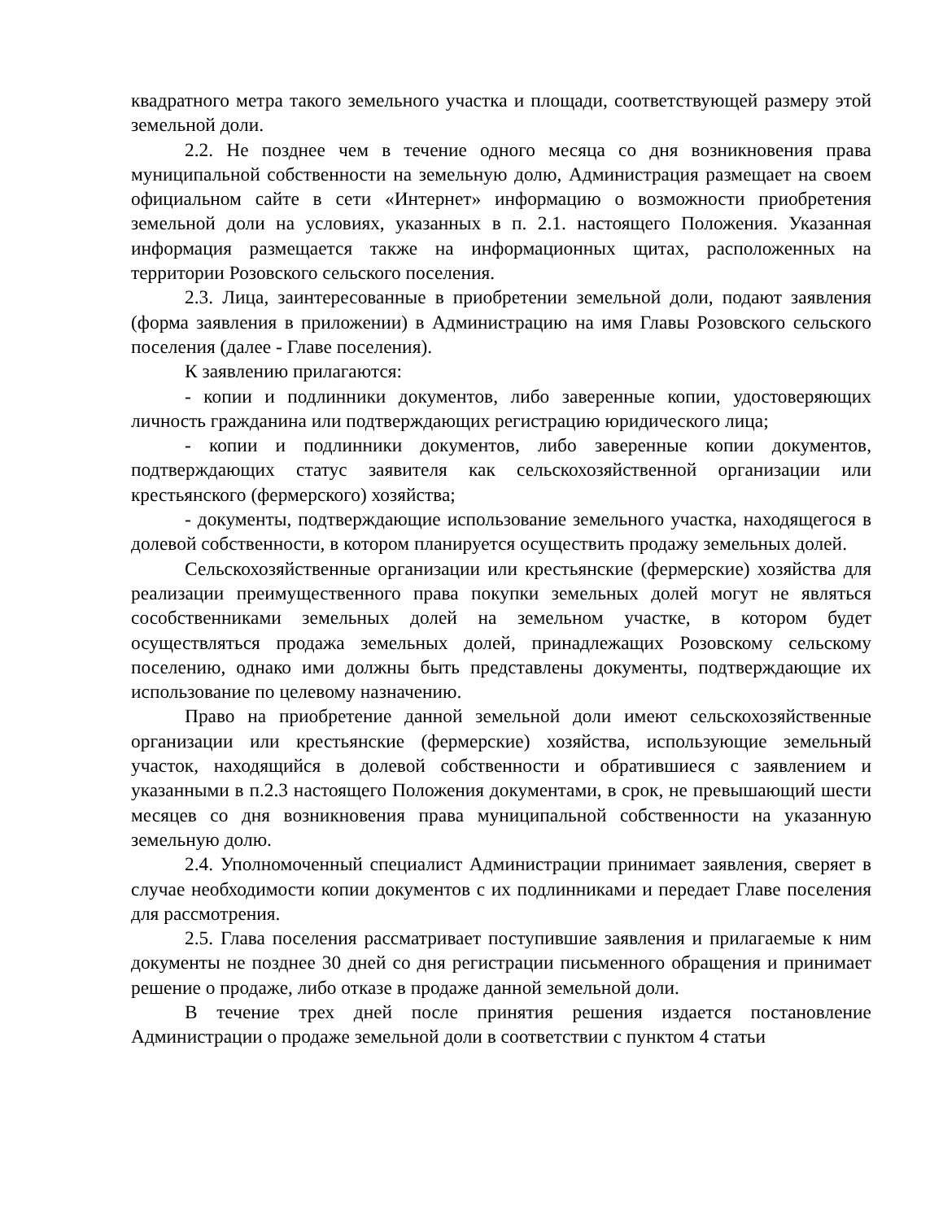квадратного метра такого земельного участка и площади, соответствующей размеру этой земельной доли.
2.2. Не позднее чем в течение одного месяца со дня возникновения права муниципальной собственности на земельную долю, Администрация размещает на своем официальном сайте в сети «Интернет» информацию о возможности приобретения земельной доли на условиях, указанных в п. 2.1. настоящего Положения. Указанная информация размещается также на информационных щитах, расположенных на территории Розовского сельского поселения.
2.3. Лица, заинтересованные в приобретении земельной доли, подают заявления (форма заявления в приложении) в Администрацию на имя Главы Розовского сельского поселения (далее - Главе поселения).
К заявлению прилагаются:
- копии и подлинники документов, либо заверенные копии, удостоверяющих личность гражданина или подтверждающих регистрацию юридического лица;
- копии и подлинники документов, либо заверенные копии документов, подтверждающих статус заявителя как сельскохозяйственной организации или крестьянского (фермерского) хозяйства;
- документы, подтверждающие использование земельного участка, находящегося в долевой собственности, в котором планируется осуществить продажу земельных долей.
Сельскохозяйственные организации или крестьянские (фермерские) хозяйства для реализации преимущественного права покупки земельных долей могут не являться сособственниками земельных долей на земельном участке, в котором будет осуществляться продажа земельных долей, принадлежащих Розовскому сельскому поселению, однако ими должны быть представлены документы, подтверждающие их использование по целевому назначению.
Право на приобретение данной земельной доли имеют сельскохозяйственные организации или крестьянские (фермерские) хозяйства, использующие земельный участок, находящийся в долевой собственности и обратившиеся с заявлением и указанными в п.2.3 настоящего Положения документами, в срок, не превышающий шести месяцев со дня возникновения права муниципальной собственности на указанную земельную долю.
2.4. Уполномоченный специалист Администрации принимает заявления, сверяет в случае необходимости копии документов с их подлинниками и передает Главе поселения для рассмотрения.
2.5. Глава поселения рассматривает поступившие заявления и прилагаемые к ним документы не позднее 30 дней со дня регистрации письменного обращения и принимает решение о продаже, либо отказе в продаже данной земельной доли.
В течение трех дней после принятия решения издается постановление Администрации о продаже земельной доли в соответствии с пунктом 4 статьи